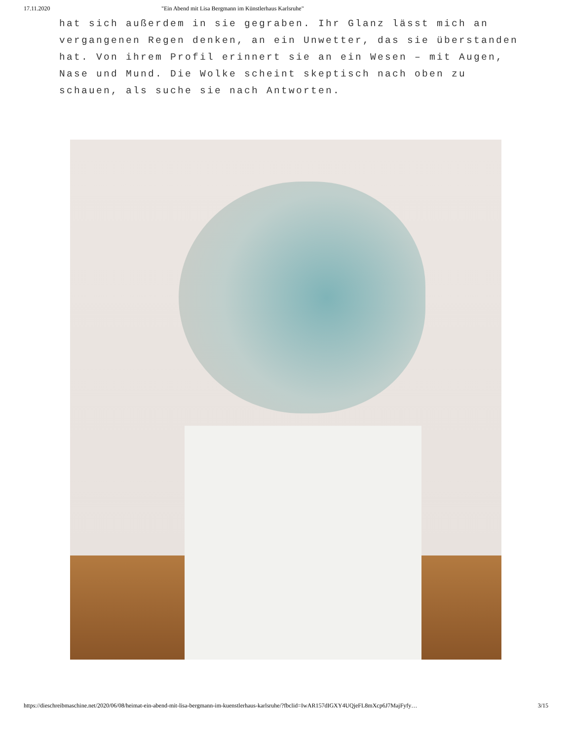17.11.2020 "Ein Abend mit Lisa Bergmann im Künstlerhaus Karlsruhe"
hat sich außerdem in sie gegraben. Ihr Glanz lässt mich an vergangenen Regen denken, an ein Unwetter, das sie überstanden hat. Von ihrem Profil erinnert sie an ein Wesen – mit Augen, Nase und Mund. Die Wolke scheint skeptisch nach oben zu schauen, als suche sie nach Antworten.
https://dieschreibmaschine.net/2020/06/08/heimat-ein-abend-mit-lisa-bergmann-im-kuenstlerhaus-karlsruhe/?fbclid=IwAR157dIGXY4UQjeFL8mXcp6J7MajFyfy… 3/15